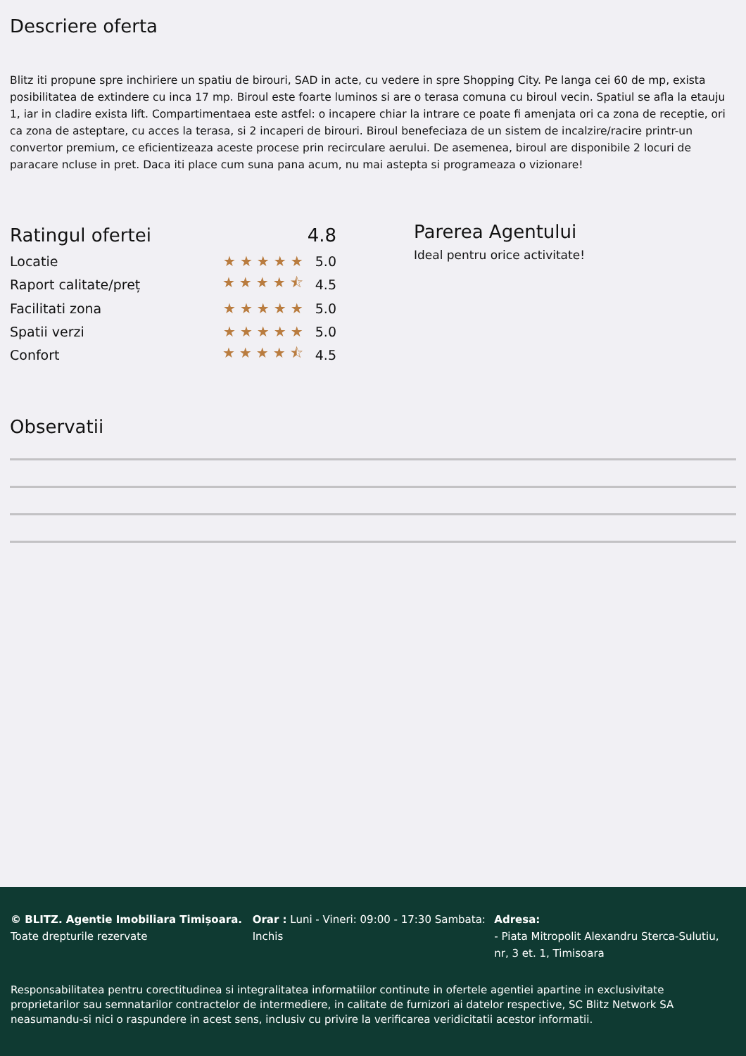Descriere oferta
Blitz iti propune spre inchiriere un spatiu de birouri, SAD in acte, cu vedere in spre Shopping City. Pe langa cei 60 de mp, exista posibilitatea de extindere cu inca 17 mp. Biroul este foarte luminos si are o terasa comuna cu biroul vecin. Spatiul se afla la etauju 1, iar in cladire exista lift. Compartimentaea este astfel: o incapere chiar la intrare ce poate fi amenjata ori ca zona de receptie, ori ca zona de asteptare, cu acces la terasa, si 2 incaperi de birouri. Biroul benefeciaza de un sistem de incalzire/racire printr-un convertor premium, ce eficientizeaza aceste procese prin recirculare aerului. De asemenea, biroul are disponibile 2 locuri de paracare ncluse in pret. Daca iti place cum suna pana acum, nu mai astepta si programeaza o vizionare!
| Ratingul ofertei | | 4.8 |
| Locatie | ★★★★★ | 5.0 |
| Raport calitate/preț | ★★★★⯪ | 4.5 |
| Facilitati zona | ★★★★★ | 5.0 |
| Spatii verzi | ★★★★★ | 5.0 |
| Confort | ★★★★⯪ | 4.5 |
Parerea Agentului
Ideal pentru orice activitate!
Observatii
© BLITZ. Agentie Imobiliara Timișoara.
Toate drepturile rezervate
Orar : Luni - Vineri: 09:00 - 17:30 Sambata: Inchis
Adresa:
- Piata Mitropolit Alexandru Sterca-Sulutiu, nr, 3 et. 1, Timisoara
Responsabilitatea pentru corectitudinea si integralitatea informatiilor continute in ofertele agentiei apartine in exclusivitate proprietarilor sau semnatarilor contractelor de intermediere, in calitate de furnizori ai datelor respective, SC Blitz Network SA neasumandu-si nici o raspundere in acest sens, inclusiv cu privire la verificarea veridicitatii acestor informatii.